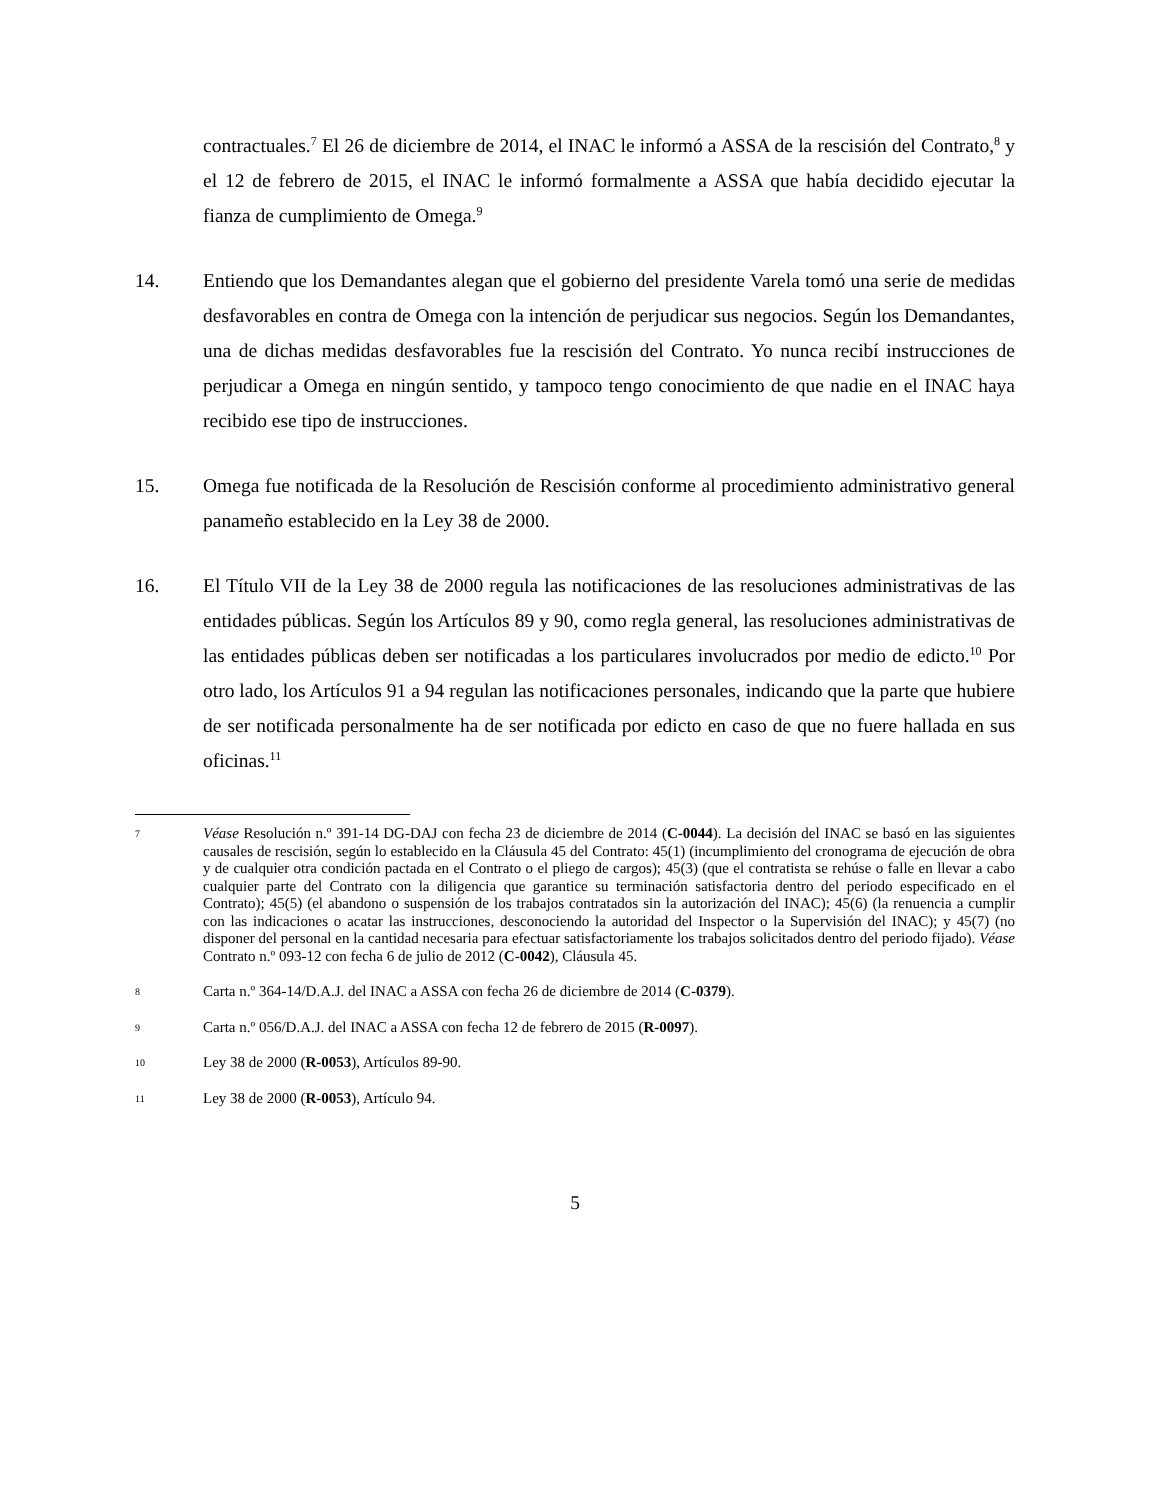contractuales.<sup>7</sup> El 26 de diciembre de 2014, el INAC le informó a ASSA de la rescisión del Contrato,<sup>8</sup> y el 12 de febrero de 2015, el INAC le informó formalmente a ASSA que había decidido ejecutar la fianza de cumplimiento de Omega.<sup>9</sup>
14. Entiendo que los Demandantes alegan que el gobierno del presidente Varela tomó una serie de medidas desfavorables en contra de Omega con la intención de perjudicar sus negocios. Según los Demandantes, una de dichas medidas desfavorables fue la rescisión del Contrato. Yo nunca recibí instrucciones de perjudicar a Omega en ningún sentido, y tampoco tengo conocimiento de que nadie en el INAC haya recibido ese tipo de instrucciones.
15. Omega fue notificada de la Resolución de Rescisión conforme al procedimiento administrativo general panameño establecido en la Ley 38 de 2000.
16. El Título VII de la Ley 38 de 2000 regula las notificaciones de las resoluciones administrativas de las entidades públicas. Según los Artículos 89 y 90, como regla general, las resoluciones administrativas de las entidades públicas deben ser notificadas a los particulares involucrados por medio de edicto.<sup>10</sup> Por otro lado, los Artículos 91 a 94 regulan las notificaciones personales, indicando que la parte que hubiere de ser notificada personalmente ha de ser notificada por edicto en caso de que no fuere hallada en sus oficinas.<sup>11</sup>
7
Véase Resolución n.º 391-14 DG-DAJ con fecha 23 de diciembre de 2014 (C-0044). La decisión del INAC se basó en las siguientes causales de rescisión, según lo establecido en la Cláusula 45 del Contrato: 45(1) (incumplimiento del cronograma de ejecución de obra y de cualquier otra condición pactada en el Contrato o el pliego de cargos); 45(3) (que el contratista se rehúse o falle en llevar a cabo cualquier parte del Contrato con la diligencia que garantice su terminación satisfactoria dentro del periodo especificado en el Contrato); 45(5) (el abandono o suspensión de los trabajos contratados sin la autorización del INAC); 45(6) (la renuencia a cumplir con las indicaciones o acatar las instrucciones, desconociendo la autoridad del Inspector o la Supervisión del INAC); y 45(7) (no disponer del personal en la cantidad necesaria para efectuar satisfactoriamente los trabajos solicitados dentro del periodo fijado). Véase Contrato n.º 093-12 con fecha 6 de julio de 2012 (C-0042), Cláusula 45.
8
Carta n.º 364-14/D.A.J. del INAC a ASSA con fecha 26 de diciembre de 2014 (C-0379).
9
Carta n.º 056/D.A.J. del INAC a ASSA con fecha 12 de febrero de 2015 (R-0097).
10
Ley 38 de 2000 (R-0053), Artículos 89-90.
11
Ley 38 de 2000 (R-0053), Artículo 94.
5